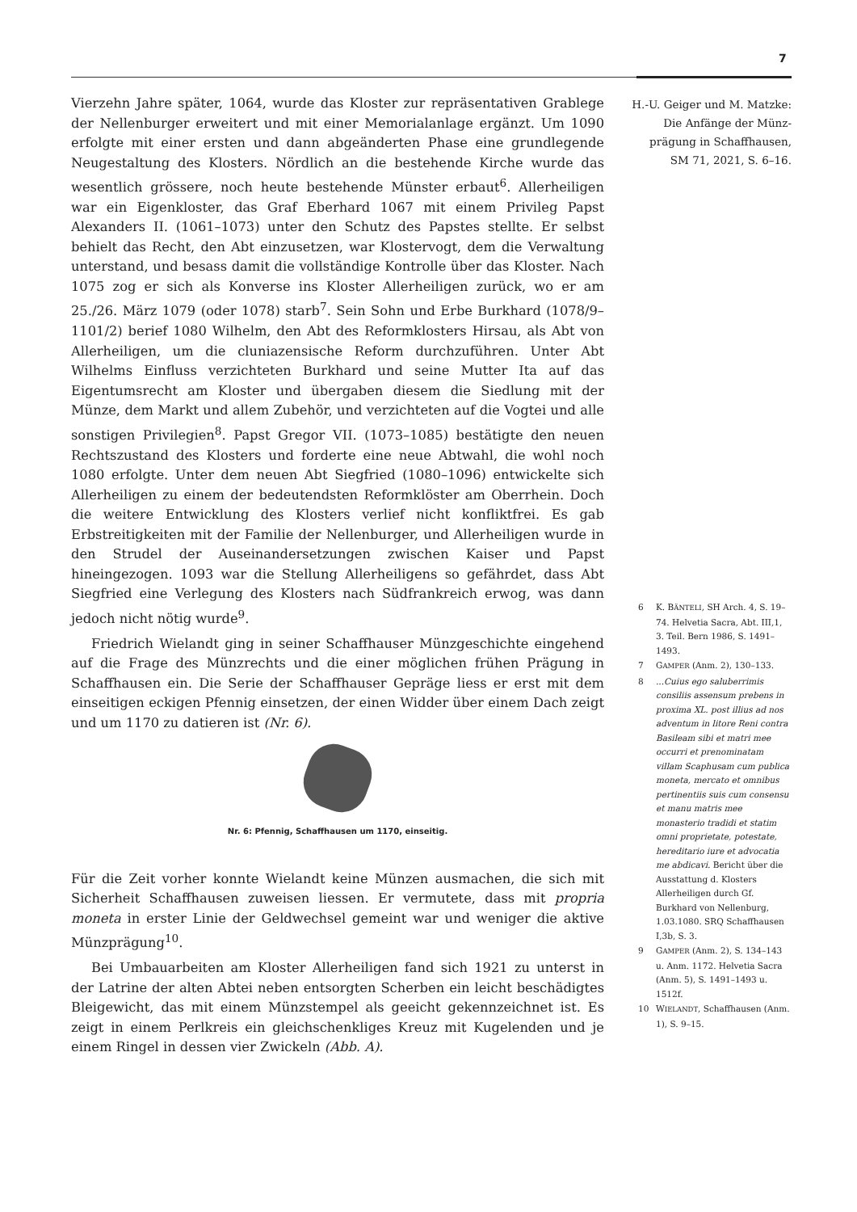7
Vierzehn Jahre später, 1064, wurde das Kloster zur repräsentativen Grablege der Nellenburger erweitert und mit einer Memorialanlage ergänzt. Um 1090 erfolgte mit einer ersten und dann abgeänderten Phase eine grundlegende Neugestaltung des Klosters. Nördlich an die bestehende Kirche wurde das wesentlich grössere, noch heute bestehende Münster erbaut<sup>6</sup>. Allerheiligen war ein Eigenkloster, das Graf Eberhard 1067 mit einem Privileg Papst Alexanders II. (1061–1073) unter den Schutz des Papstes stellte. Er selbst behielt das Recht, den Abt einzusetzen, war Klostervogt, dem die Verwaltung unterstand, und besass damit die vollständige Kontrolle über das Kloster. Nach 1075 zog er sich als Konverse ins Kloster Allerheiligen zurück, wo er am 25./26. März 1079 (oder 1078) starb<sup>7</sup>. Sein Sohn und Erbe Burkhard (1078/9–1101/2) berief 1080 Wilhelm, den Abt des Reformklosters Hirsau, als Abt von Allerheiligen, um die cluniazensische Reform durchzuführen. Unter Abt Wilhelms Einfluss verzichteten Burkhard und seine Mutter Ita auf das Eigentumsrecht am Kloster und übergaben diesem die Siedlung mit der Münze, dem Markt und allem Zubehör, und verzichteten auf die Vogtei und alle sonstigen Privilegien<sup>8</sup>. Papst Gregor VII. (1073–1085) bestätigte den neuen Rechtszustand des Klosters und forderte eine neue Abtwahl, die wohl noch 1080 erfolgte. Unter dem neuen Abt Siegfried (1080–1096) entwickelte sich Allerheiligen zu einem der bedeutendsten Reformklöster am Oberrhein. Doch die weitere Entwicklung des Klosters verlief nicht konfliktfrei. Es gab Erbstreitigkeiten mit der Familie der Nellenburger, und Allerheiligen wurde in den Strudel der Auseinandersetzungen zwischen Kaiser und Papst hineingezogen. 1093 war die Stellung Allerheiligens so gefährdet, dass Abt Siegfried eine Verlegung des Klosters nach Südfrankreich erwog, was dann jedoch nicht nötig wurde<sup>9</sup>.
Friedrich Wielandt ging in seiner Schaffhauser Münzgeschichte eingehend auf die Frage des Münzrechts und die einer möglichen frühen Prägung in Schaffhausen ein. Die Serie der Schaffhauser Gepräge liess er erst mit dem einseitigen eckigen Pfennig einsetzen, der einen Widder über einem Dach zeigt und um 1170 zu datieren ist (Nr. 6).
Nr. 6: Pfennig, Schaffhausen um 1170, einseitig.
Für die Zeit vorher konnte Wielandt keine Münzen ausmachen, die sich mit Sicherheit Schaffhausen zuweisen liessen. Er vermutete, dass mit propria moneta in erster Linie der Geldwechsel gemeint war und weniger die aktive Münzprägung<sup>10</sup>.
Bei Umbauarbeiten am Kloster Allerheiligen fand sich 1921 zu unterst in der Latrine der alten Abtei neben entsorgten Scherben ein leicht beschädigtes Bleigewicht, das mit einem Münzstempel als geeicht gekennzeichnet ist. Es zeigt in einem Perlkreis ein gleichschenkliges Kreuz mit Kugelenden und je einem Ringel in dessen vier Zwickeln (Abb. A).
H.-U. Geiger und M. Matzke:
Die Anfänge der Münz-
prägung in Schaffhausen,
SM 71, 2021, S. 6–16.
6 K. BÄNTELI, SH Arch. 4, S. 19–74. Helvetia Sacra, Abt. III,1, 3. Teil. Bern 1986, S. 1491–1493.
7 GAMPER (Anm. 2), 130–133.
8...Cuius ego saluberrimis consiliis assensum prebens in proxima XL. post illius ad nos adventum in litore Reni contra Basileam sibi et matri mee occurri et prenominatam villam Scaphusam cum publica moneta, mercato et omnibus pertinentiis suis cum consensu et manu matris mee monasterio tradidi et statim omni proprietate, potestate, hereditario iure et advocatia me abdicavi. Bericht über die Ausstattung d. Klosters Allerheiligen durch Gf. Burkhard von Nellenburg, 1.03.1080. SRQ Schaffhausen I,3b, S. 3.
9 GAMPER (Anm. 2), S. 134–143 u. Anm. 1172. Helvetia Sacra (Anm. 5), S. 1491–1493 u. 1512f.
10 WIELANDT, Schaffhausen (Anm. 1), S. 9–15.